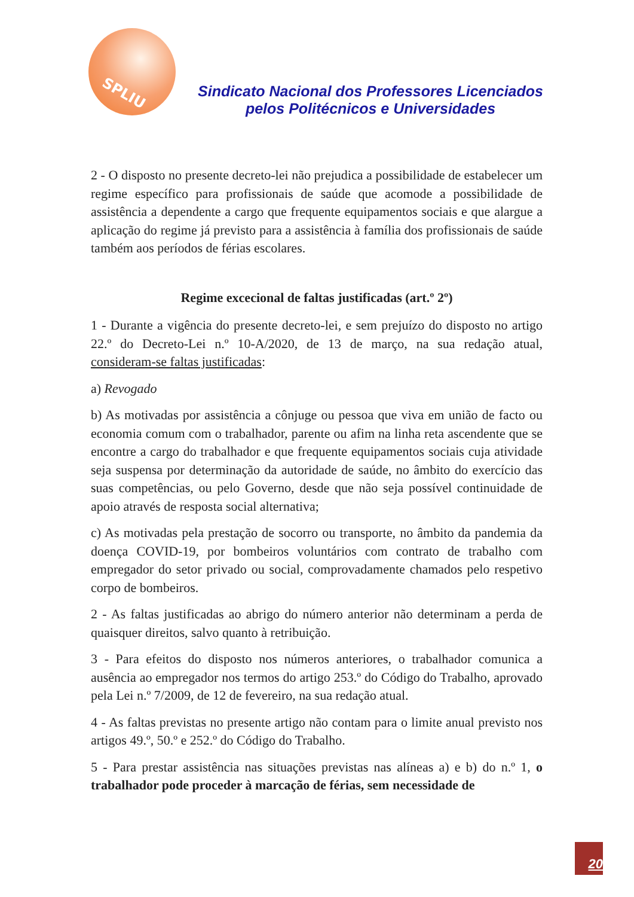SPLIU
Sindicato Nacional dos Professores Licenciados
pelos Politécnicos e Universidades
2 - O disposto no presente decreto-lei não prejudica a possibilidade de estabelecer um regime específico para profissionais de saúde que acomode a possibilidade de assistência a dependente a cargo que frequente equipamentos sociais e que alargue a aplicação do regime já previsto para a assistência à família dos profissionais de saúde também aos períodos de férias escolares.
Regime excecional de faltas justificadas (art.º 2º)
1 - Durante a vigência do presente decreto-lei, e sem prejuízo do disposto no artigo 22.º do Decreto-Lei n.º 10-A/2020, de 13 de março, na sua redação atual, consideram-se faltas justificadas:
a) Revogado
b) As motivadas por assistência a cônjuge ou pessoa que viva em união de facto ou economia comum com o trabalhador, parente ou afim na linha reta ascendente que se encontre a cargo do trabalhador e que frequente equipamentos sociais cuja atividade seja suspensa por determinação da autoridade de saúde, no âmbito do exercício das suas competências, ou pelo Governo, desde que não seja possível continuidade de apoio através de resposta social alternativa;
c) As motivadas pela prestação de socorro ou transporte, no âmbito da pandemia da doença COVID-19, por bombeiros voluntários com contrato de trabalho com empregador do setor privado ou social, comprovadamente chamados pelo respetivo corpo de bombeiros.
2 - As faltas justificadas ao abrigo do número anterior não determinam a perda de quaisquer direitos, salvo quanto à retribuição.
3 - Para efeitos do disposto nos números anteriores, o trabalhador comunica a ausência ao empregador nos termos do artigo 253.º do Código do Trabalho, aprovado pela Lei n.º 7/2009, de 12 de fevereiro, na sua redação atual.
4 - As faltas previstas no presente artigo não contam para o limite anual previsto nos artigos 49.º, 50.º e 252.º do Código do Trabalho.
5 - Para prestar assistência nas situações previstas nas alíneas a) e b) do n.º 1, o trabalhador pode proceder à marcação de férias, sem necessidade de
20